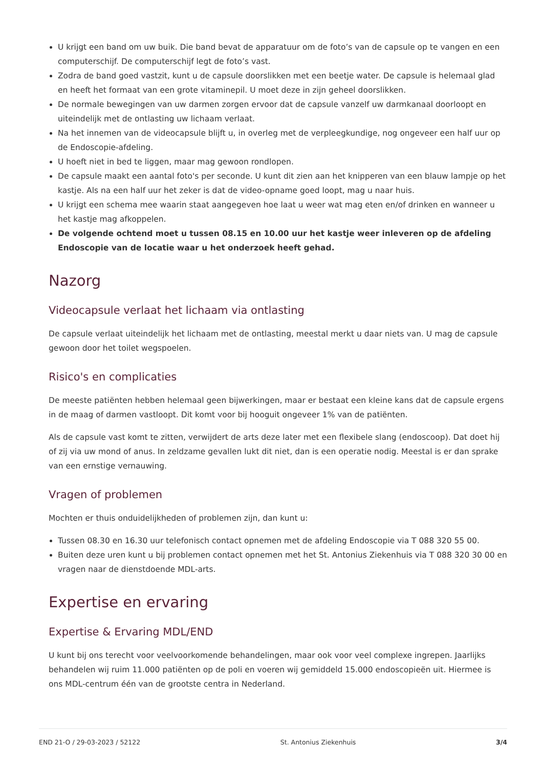U krijgt een band om uw buik. Die band bevat de apparatuur om de foto’s van de capsule op te vangen en een computerschijf. De computerschijf legt de foto’s vast.
Zodra de band goed vastzit, kunt u de capsule doorslikken met een beetje water. De capsule is helemaal glad en heeft het formaat van een grote vitaminepil. U moet deze in zijn geheel doorslikken.
De normale bewegingen van uw darmen zorgen ervoor dat de capsule vanzelf uw darmkanaal doorloopt en uiteindelijk met de ontlasting uw lichaam verlaat.
Na het innemen van de videocapsule blijft u, in overleg met de verpleegkundige, nog ongeveer een half uur op de Endoscopie-afdeling.
U hoeft niet in bed te liggen, maar mag gewoon rondlopen.
De capsule maakt een aantal foto's per seconde. U kunt dit zien aan het knipperen van een blauw lampje op het kastje. Als na een half uur het zeker is dat de video-opname goed loopt, mag u naar huis.
U krijgt een schema mee waarin staat aangegeven hoe laat u weer wat mag eten en/of drinken en wanneer u het kastje mag afkoppelen.
De volgende ochtend moet u tussen 08.15 en 10.00 uur het kastje weer inleveren op de afdeling Endoscopie van de locatie waar u het onderzoek heeft gehad.
Nazorg
Videocapsule verlaat het lichaam via ontlasting
De capsule verlaat uiteindelijk het lichaam met de ontlasting, meestal merkt u daar niets van. U mag de capsule gewoon door het toilet wegspoelen.
Risico's en complicaties
De meeste patiënten hebben helemaal geen bijwerkingen, maar er bestaat een kleine kans dat de capsule ergens in de maag of darmen vastloopt. Dit komt voor bij hooguit ongeveer 1% van de patiënten.
Als de capsule vast komt te zitten, verwijdert de arts deze later met een flexibele slang (endoscoop). Dat doet hij of zij via uw mond of anus. In zeldzame gevallen lukt dit niet, dan is een operatie nodig. Meestal is er dan sprake van een ernstige vernauwing.
Vragen of problemen
Mochten er thuis onduidelijkheden of problemen zijn, dan kunt u:
Tussen 08.30 en 16.30 uur telefonisch contact opnemen met de afdeling Endoscopie via T 088 320 55 00.
Buiten deze uren kunt u bij problemen contact opnemen met het St. Antonius Ziekenhuis via T 088 320 30 00 en vragen naar de dienstdoende MDL-arts.
Expertise en ervaring
Expertise & Ervaring MDL/END
U kunt bij ons terecht voor veelvoorkomende behandelingen, maar ook voor veel complexe ingrepen. Jaarlijks behandelen wij ruim 11.000 patiënten op de poli en voeren wij gemiddeld 15.000 endoscopieën uit. Hiermee is ons MDL-centrum één van de grootste centra in Nederland.
END 21-O / 29-03-2023 / 52122 St. Antonius Ziekenhuis 3/4